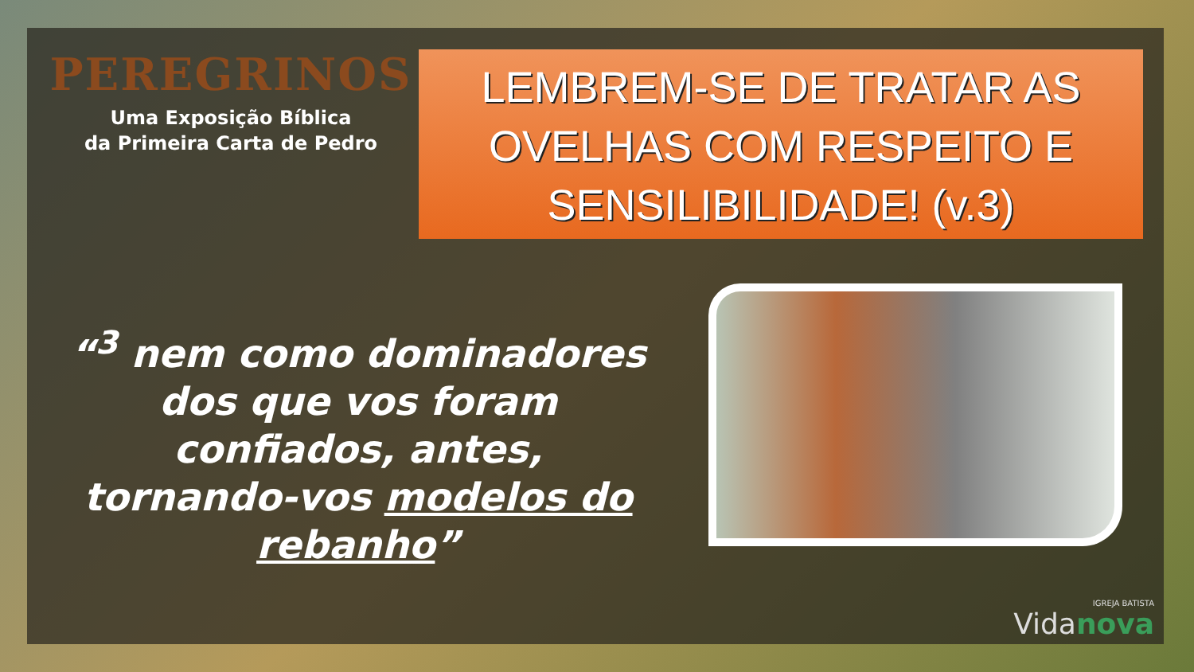PEREGRINOS
Uma Exposição Bíblica
da Primeira Carta de Pedro
LEMBREM-SE DE TRATAR AS OVELHAS COM RESPEITO E SENSILIBILIDADE! (v.3)
“<sup>3</sup> nem como dominadores dos que vos foram confiados, antes, tornando-vos modelos do rebanho”
IGREJA BATISTA
Vidanova